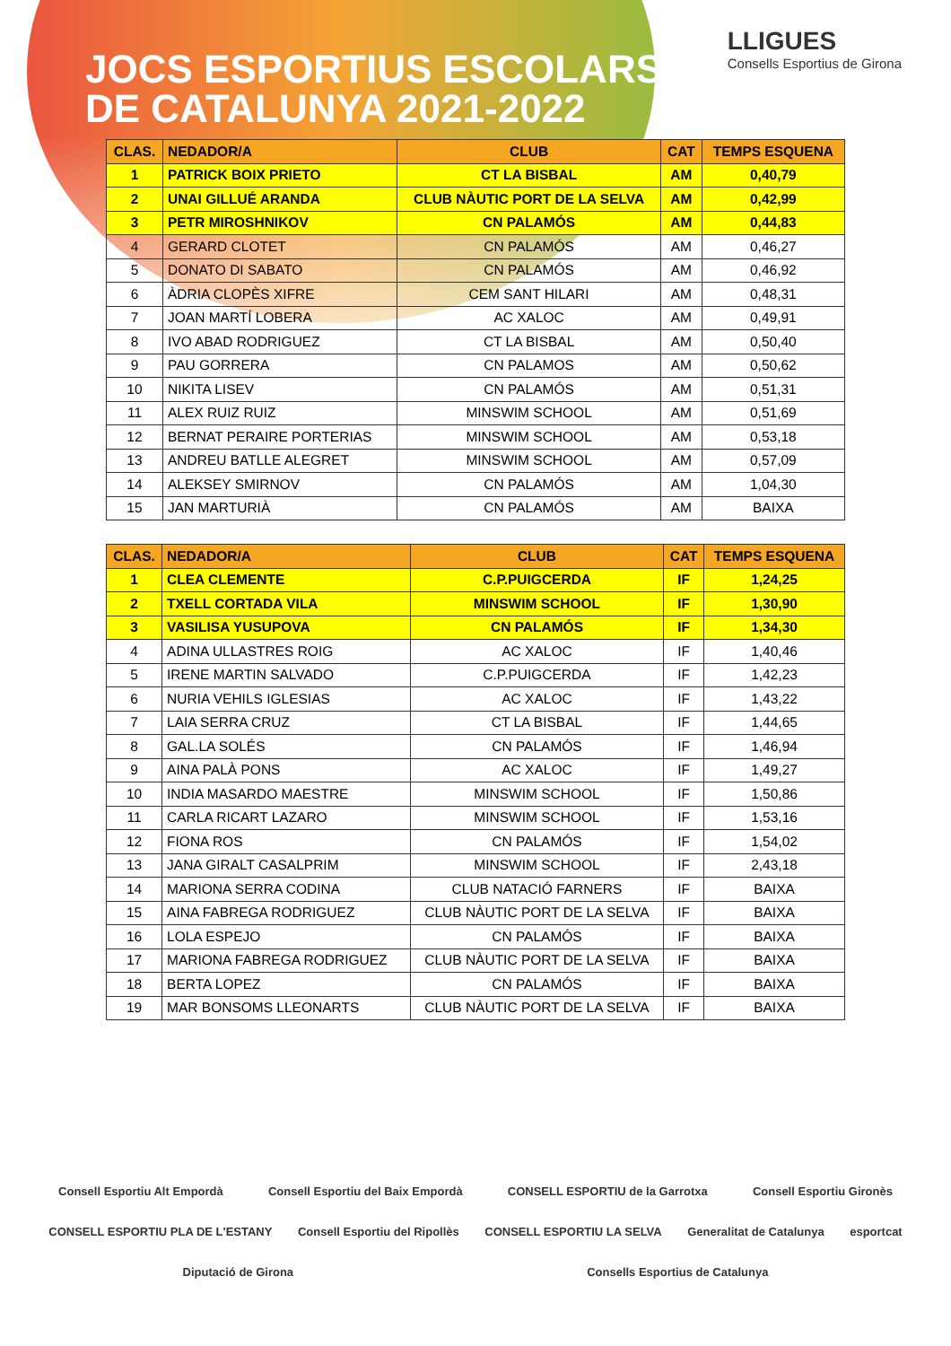JOCS ESPORTIUS ESCOLARS
DE CATALUNYA 2021-2022
LLIGUES
Consells Esportius de Girona
| CLAS. | NEDADOR/A | CLUB | CAT | TEMPS ESQUENA |
| --- | --- | --- | --- | --- |
| 1 | PATRICK BOIX PRIETO | CT LA BISBAL | AM | 0,40,79 |
| 2 | UNAI GILLUÉ ARANDA | CLUB NÀUTIC PORT DE LA SELVA | AM | 0,42,99 |
| 3 | PETR MIROSHNIKOV | CN PALAMÓS | AM | 0,44,83 |
| 4 | GERARD CLOTET | CN PALAMÓS | AM | 0,46,27 |
| 5 | DONATO DI SABATO | CN PALAMÓS | AM | 0,46,92 |
| 6 | ÀDRIA CLOPÈS XIFRE | CEM SANT HILARI | AM | 0,48,31 |
| 7 | JOAN MARTÍ LOBERA | AC XALOC | AM | 0,49,91 |
| 8 | IVO ABAD RODRIGUEZ | CT LA BISBAL | AM | 0,50,40 |
| 9 | PAU GORRERA | CN PALAMOS | AM | 0,50,62 |
| 10 | NIKITA LISEV | CN PALAMÓS | AM | 0,51,31 |
| 11 | ALEX RUIZ RUIZ | MINSWIM SCHOOL | AM | 0,51,69 |
| 12 | BERNAT PERAIRE PORTERIAS | MINSWIM SCHOOL | AM | 0,53,18 |
| 13 | ANDREU BATLLE ALEGRET | MINSWIM SCHOOL | AM | 0,57,09 |
| 14 | ALEKSEY SMIRNOV | CN PALAMÓS | AM | 1,04,30 |
| 15 | JAN MARTURIÀ | CN PALAMÓS | AM | BAIXA |
| CLAS. | NEDADOR/A | CLUB | CAT | TEMPS ESQUENA |
| --- | --- | --- | --- | --- |
| 1 | CLEA CLEMENTE | C.P.PUIGCERDA | IF | 1,24,25 |
| 2 | TXELL CORTADA VILA | MINSWIM SCHOOL | IF | 1,30,90 |
| 3 | VASILISA YUSUPOVA | CN PALAMÓS | IF | 1,34,30 |
| 4 | ADINA ULLASTRES ROIG | AC XALOC | IF | 1,40,46 |
| 5 | IRENE MARTIN SALVADO | C.P.PUIGCERDA | IF | 1,42,23 |
| 6 | NURIA VEHILS IGLESIAS | AC XALOC | IF | 1,43,22 |
| 7 | LAIA SERRA CRUZ | CT LA BISBAL | IF | 1,44,65 |
| 8 | GAL.LA SOLÉS | CN PALAMÓS | IF | 1,46,94 |
| 9 | AINA PALÀ PONS | AC XALOC | IF | 1,49,27 |
| 10 | INDIA MASARDO MAESTRE | MINSWIM SCHOOL | IF | 1,50,86 |
| 11 | CARLA RICART LAZARO | MINSWIM SCHOOL | IF | 1,53,16 |
| 12 | FIONA ROS | CN PALAMÓS | IF | 1,54,02 |
| 13 | JANA GIRALT CASALPRIM | MINSWIM SCHOOL | IF | 2,43,18 |
| 14 | MARIONA SERRA CODINA | CLUB NATACIÓ FARNERS | IF | BAIXA |
| 15 | AINA FABREGA RODRIGUEZ | CLUB NÀUTIC PORT DE LA SELVA | IF | BAIXA |
| 16 | LOLA ESPEJO | CN PALAMÓS | IF | BAIXA |
| 17 | MARIONA FABREGA RODRIGUEZ | CLUB NÀUTIC PORT DE LA SELVA | IF | BAIXA |
| 18 | BERTA LOPEZ | CN PALAMÓS | IF | BAIXA |
| 19 | MAR BONSOMS LLEONARTS | CLUB NÀUTIC PORT DE LA SELVA | IF | BAIXA |
Consell Esportiu Alt Empordà Consell Esportiu del Baix Empordà CONSELL ESPORTIU de la Garrotxa Consell Esportiu Gironès CONSELL ESPORTIU PLA DE L'ESTANY Consell Esportiu del Ripollès CONSELL ESPORTIU LA SELVA Generalitat de Catalunya esportcat Diputació de Girona Consells Esportius de Catalunya